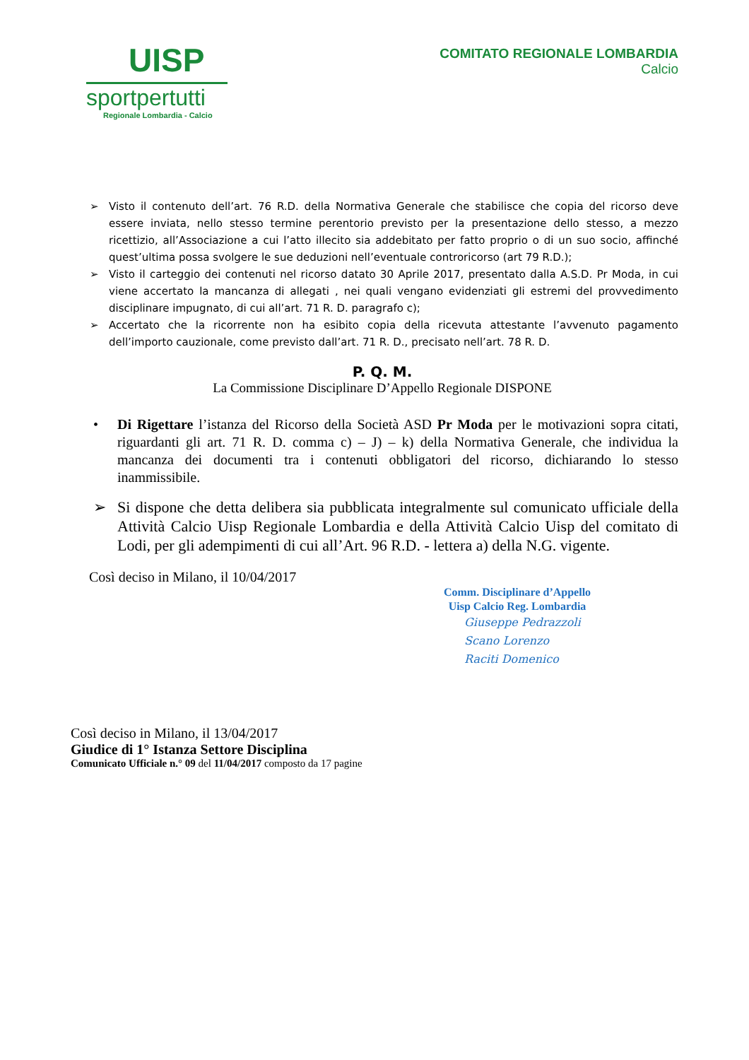UISP
sportpertutti
Regionale Lombardia - Calcio
COMITATO REGIONALE LOMBARDIA
Calcio
➢ Visto il contenuto dell’art. 76 R.D. della Normativa Generale che stabilisce che copia del ricorso deve essere inviata, nello stesso termine perentorio previsto per la presentazione dello stesso, a mezzo ricettizio, all’Associazione a cui l’atto illecito sia addebitato per fatto proprio o di un suo socio, affinché quest’ultima possa svolgere le sue deduzioni nell’eventuale controricorso (art 79 R.D.);
➢ Visto il carteggio dei contenuti nel ricorso datato 30 Aprile 2017, presentato dalla A.S.D. Pr Moda, in cui viene accertato la mancanza di allegati , nei quali vengano evidenziati gli estremi del provvedimento disciplinare impugnato, di cui all’art. 71 R. D. paragrafo c);
➢ Accertato che la ricorrente non ha esibito copia della ricevuta attestante l’avvenuto pagamento dell’importo cauzionale, come previsto dall’art. 71 R. D., precisato nell’art. 78 R. D.
P. Q. M.
La Commissione Disciplinare D’Appello Regionale DISPONE
• Di Rigettare l’istanza del Ricorso della Società ASD Pr Moda per le motivazioni sopra citati, riguardanti gli art. 71 R. D. comma c) – J) – k) della Normativa Generale, che individua la mancanza dei documenti tra i contenuti obbligatori del ricorso, dichiarando lo stesso inammissibile.
➢ Si dispone che detta delibera sia pubblicata integralmente sul comunicato ufficiale della Attività Calcio Uisp Regionale Lombardia e della Attività Calcio Uisp del comitato di Lodi, per gli adempimenti di cui all’Art. 96 R.D. - lettera a) della N.G. vigente.
Così deciso in Milano, il 10/04/2017
Comm. Disciplinare d’Appello
Uisp Calcio Reg. Lombardia
Giuseppe Pedrazzoli
Scano Lorenzo
Raciti Domenico
Così deciso in Milano, il 13/04/2017
Giudice di 1° Istanza Settore Disciplina
Comunicato Ufficiale n.° 09 del 11/04/2017 composto da 17 pagine